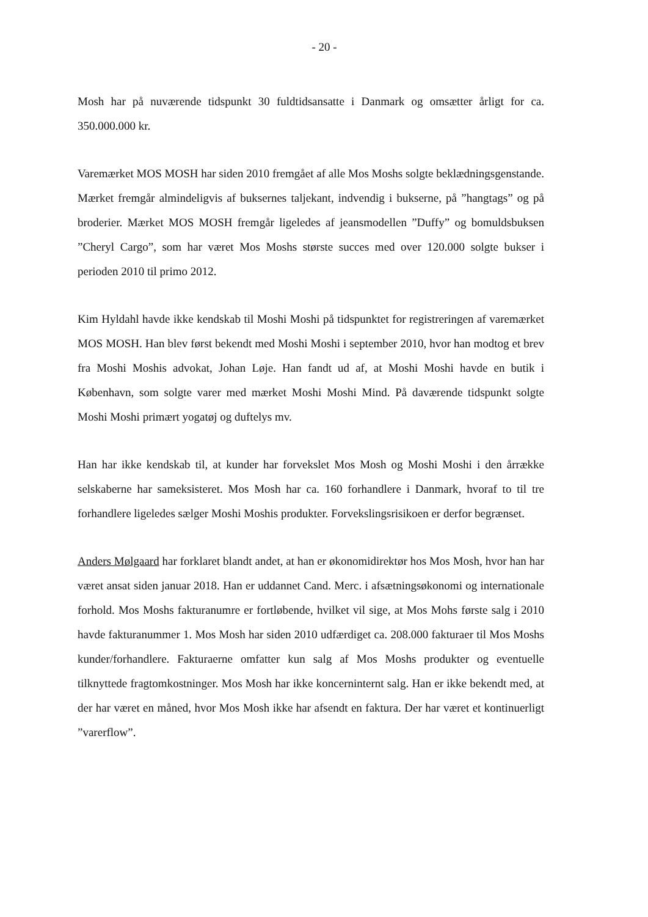- 20 -
Mosh har på nuværende tidspunkt 30 fuldtidsansatte i Danmark og omsætter årligt for ca. 350.000.000 kr.
Varemærket MOS MOSH har siden 2010 fremgået af alle Mos Moshs solgte beklædningsgenstande. Mærket fremgår almindeligvis af buksernes taljekant, indvendig i bukserne, på ”hangtags” og på broderier. Mærket MOS MOSH fremgår ligeledes af jeansmodellen ”Duffy” og bomuldsbuksen ”Cheryl Cargo”, som har været Mos Moshs største succes med over 120.000 solgte bukser i perioden 2010 til primo 2012.
Kim Hyldahl havde ikke kendskab til Moshi Moshi på tidspunktet for registreringen af varemærket MOS MOSH. Han blev først bekendt med Moshi Moshi i september 2010, hvor han modtog et brev fra Moshi Moshis advokat, Johan Løje. Han fandt ud af, at Moshi Moshi havde en butik i København, som solgte varer med mærket Moshi Moshi Mind. På daværende tidspunkt solgte Moshi Moshi primært yogatøj og duftelys mv.
Han har ikke kendskab til, at kunder har forvekslet Mos Mosh og Moshi Moshi i den årrække selskaberne har sameksisteret. Mos Mosh har ca. 160 forhandlere i Danmark, hvoraf to til tre forhandlere ligeledes sælger Moshi Moshis produkter. Forvekslingsrisikoen er derfor begrænset.
Anders Mølgaard har forklaret blandt andet, at han er økonomidirektør hos Mos Mosh, hvor han har været ansat siden januar 2018. Han er uddannet Cand. Merc. i afsætningsøkonomi og internationale forhold. Mos Moshs fakturanumre er fortløbende, hvilket vil sige, at Mos Mohs første salg i 2010 havde fakturanummer 1. Mos Mosh har siden 2010 udfærdiget ca. 208.000 fakturaer til Mos Moshs kunder/forhandlere. Fakturaerne omfatter kun salg af Mos Moshs produkter og eventuelle tilknyttede fragtomkostninger. Mos Mosh har ikke koncerninternt salg. Han er ikke bekendt med, at der har været en måned, hvor Mos Mosh ikke har afsendt en faktura. Der har været et kontinuerligt ”varerflow”.